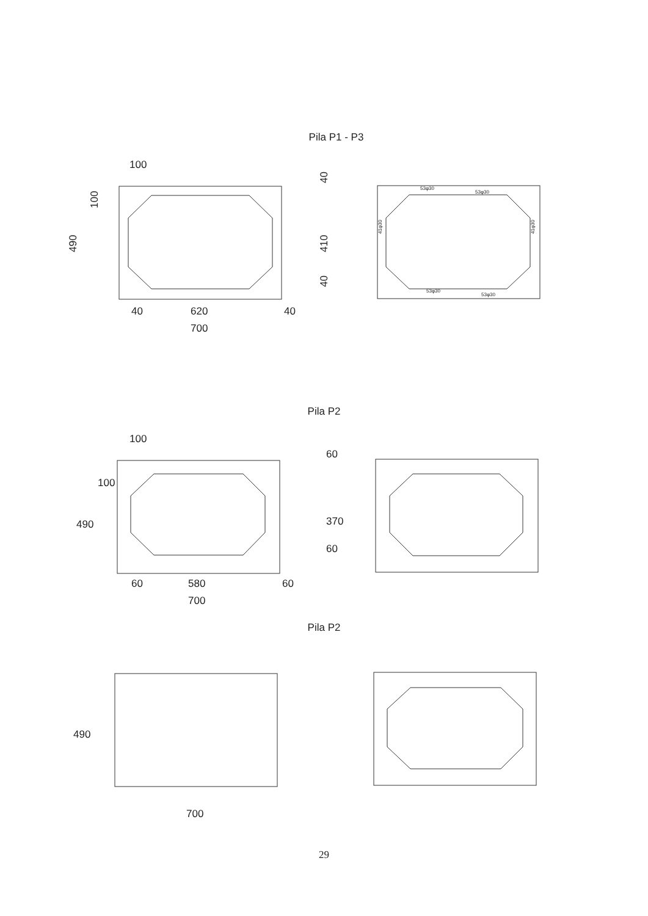Pila P1 - P3
100
100
490
40
410
40
40
620
40
700
53φ30
53φ30
53φ30
53φ30
41φ30
41φ30
Pila P2
100
100
490
60
370
60
60
580
60
700
Pila P2
490
700
29